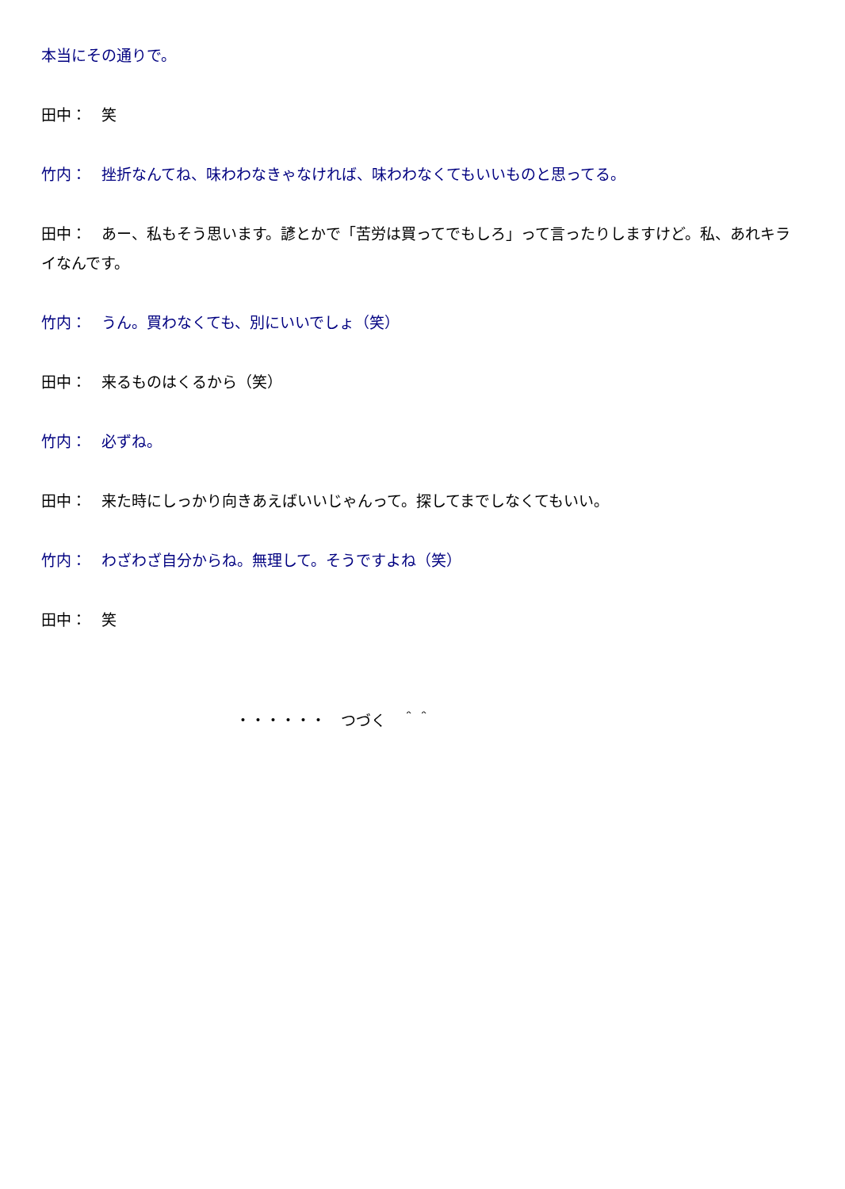本当にその通りで。
田中：　笑
竹内：　挫折なんてね、味わわなきゃなければ、味わわなくてもいいものと思ってる。
田中：　あー、私もそう思います。諺とかで「苦労は買ってでもしろ」って言ったりしますけど。私、あれキライなんです。
竹内：　うん。買わなくても、別にいいでしょ（笑）
田中：　来るものはくるから（笑）
竹内：　必ずね。
田中：　来た時にしっかり向きあえばいいじゃんって。探してまでしなくてもいい。
竹内：　わざわざ自分からね。無理して。そうですよね（笑）
田中：　笑
・・・・・・　つづく　＾＾